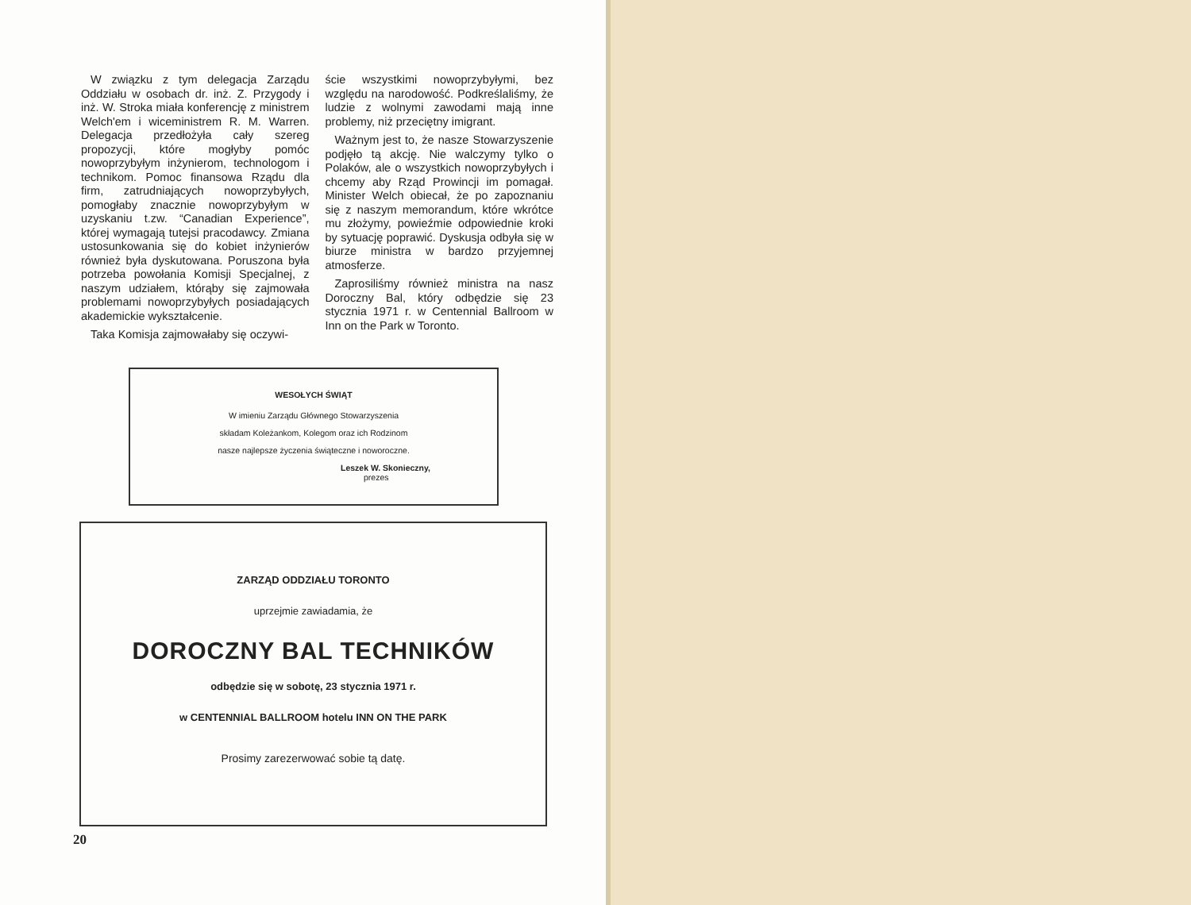W związku z tym delegacja Zarządu Oddziału w osobach dr. inż. Z. Przygody i inż. W. Stroka miała konferencję z ministrem Welch'em i wiceministrem R. M. Warren. Delegacja przedłożyła cały szereg propozycji, które mogłyby pomóc nowoprzybyłym inżynierom, technologom i technikom. Pomoc finansowa Rządu dla firm, zatrudniających nowoprzybyłych, pomogłaby znacznie nowoprzybyłym w uzyskaniu t.zw. “Canadian Experience”, której wymagają tutejsi pracodawcy. Zmiana ustosunkowania się do kobiet inżynierów również była dyskutowana. Poruszona była potrzeba powołania Komisji Specjalnej, z naszym udziałem, którąby się zajmowała problemami nowoprzybyłych posiadających akademickie wykształcenie.
Taka Komisja zajmowałaby się oczywi-
ście wszystkimi nowoprzybyłymi, bez względu na narodowość. Podkreślaliśmy, że ludzie z wolnymi zawodami mają inne problemy, niż przeciętny imigrant.
Ważnym jest to, że nasze Stowarzyszenie podjęło tą akcję. Nie walczymy tylko o Polaków, ale o wszystkich nowoprzybyłych i chcemy aby Rząd Prowincji im pomagał. Minister Welch obiecał, że po zapoznaniu się z naszym memorandum, które wkrótce mu złożymy, powieźmie odpowiednie kroki by sytuację poprawić. Dyskusja odbyła się w biurze ministra w bardzo przyjemnej atmosferze.
Zaprosiliśmy również ministra na nasz Doroczny Bal, który odbędzie się 23 stycznia 1971 r. w Centennial Ballroom w Inn on the Park w Toronto.
WESOŁYCH ŚWIĄT
W imieniu Zarządu Głównego Stowarzyszenia
składam Koleżankom, Kolegom oraz ich Rodzinom
nasze najlepsze życzenia świąteczne i noworoczne.
Leszek W. Skonieczny,
prezes
ZARZĄD ODDZIAŁU TORONTO
uprzejmie zawiadamia, że
DOROCZNY BAL TECHNIKÓW
odbędzie się w sobotę, 23 stycznia 1971 r.
w CENTENNIAL BALLROOM hotelu INN ON THE PARK
Prosimy zarezerwować sobie tą datę.
20